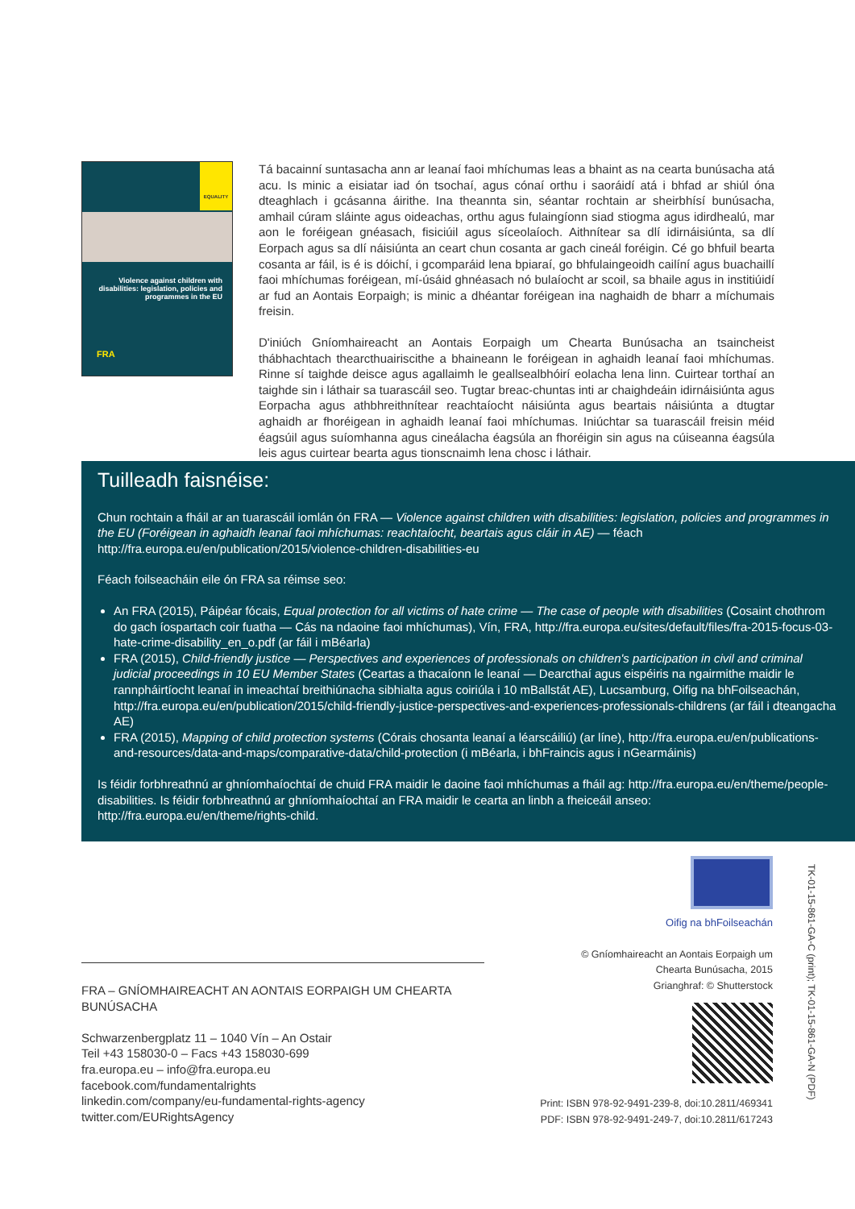EQUALITY
Violence against children with disabilities: legislation, policies and programmes in the EU
FRA
Tá bacainní suntasacha ann ar leanaí faoi mhíchumas leas a bhaint as na cearta bunúsacha atá acu. Is minic a eisiatar iad ón tsochaí, agus cónaí orthu i saoráidí atá i bhfad ar shiúl óna dteaghlach i gcásanna áirithe. Ina theannta sin, séantar rochtain ar sheirbhísí bunúsacha, amhail cúram sláinte agus oideachas, orthu agus fulaingíonn siad stiogma agus idirdhealú, mar aon le foréigean gnéasach, fisiciúil agus síceolaíoch. Aithnítear sa dlí idirnáisiúnta, sa dlí Eorpach agus sa dlí náisiúnta an ceart chun cosanta ar gach cineál foréigin. Cé go bhfuil bearta cosanta ar fáil, is é is dóichí, i gcomparáid lena bpiaraí, go bhfulaingeoidh cailíní agus buachaillí faoi mhíchumas foréigean, mí-úsáid ghnéasach nó bulaíocht ar scoil, sa bhaile agus in institiúidí ar fud an Aontais Eorpaigh; is minic a dhéantar foréigean ina naghaidh de bharr a míchumais freisin.
D'iniúch Gníomhaireacht an Aontais Eorpaigh um Chearta Bunúsacha an tsaincheist thábhachtach thearcthuairiscithe a bhaineann le foréigean in aghaidh leanaí faoi mhíchumas. Rinne sí taighde deisce agus agallaimh le geallsealbhóirí eolacha lena linn. Cuirtear torthaí an taighde sin i láthair sa tuarascáil seo. Tugtar breac-chuntas inti ar chaighdeáin idirnáisiúnta agus Eorpacha agus athbhreithnítear reachtaíocht náisiúnta agus beartais náisiúnta a dtugtar aghaidh ar fhoréigean in aghaidh leanaí faoi mhíchumas. Iniúchtar sa tuarascáil freisin méid éagsúil agus suíomhanna agus cineálacha éagsúla an fhoréigin sin agus na cúiseanna éagsúla leis agus cuirtear bearta agus tionscnaimh lena chosc i láthair.
Tuilleadh faisnéise:
Chun rochtain a fháil ar an tuarascáil iomlán ón FRA — Violence against children with disabilities: legislation, policies and programmes in the EU (Foréigean in aghaidh leanaí faoi mhíchumas: reachtaíocht, beartais agus cláir in AE) — féach http://fra.europa.eu/en/publication/2015/violence-children-disabilities-eu
Féach foilseacháin eile ón FRA sa réimse seo:
An FRA (2015), Páipéar fócais, Equal protection for all victims of hate crime — The case of people with disabilities (Cosaint chothrom do gach íospartach coir fuatha — Cás na ndaoine faoi mhíchumas), Vín, FRA, http://fra.europa.eu/sites/default/files/fra-2015-focus-03-hate-crime-disability_en_o.pdf (ar fáil i mBéarla)
FRA (2015), Child-friendly justice — Perspectives and experiences of professionals on children's participation in civil and criminal judicial proceedings in 10 EU Member States (Ceartas a thacaíonn le leanaí — Dearcthaí agus eispéiris na ngairmithe maidir le rannpháirtíocht leanaí in imeachtaí breithiúnacha sibhialta agus coiriúla i 10 mBallstát AE), Lucsamburg, Oifig na bhFoilseachán, http://fra.europa.eu/en/publication/2015/child-friendly-justice-perspectives-and-experiences-professionals-childrens (ar fáil i dteangacha AE)
FRA (2015), Mapping of child protection systems (Córais chosanta leanaí a léarscáiliú) (ar líne), http://fra.europa.eu/en/publications-and-resources/data-and-maps/comparative-data/child-protection (i mBéarla, i bhFraincis agus i nGearmáinis)
Is féidir forbhreathnú ar ghníomhaíochtaí de chuid FRA maidir le daoine faoi mhíchumas a fháil ag: http://fra.europa.eu/en/theme/people-disabilities. Is féidir forbhreathnú ar ghníomhaíochtaí an FRA maidir le cearta an linbh a fheiceáil anseo: http://fra.europa.eu/en/theme/rights-child.
FRA – GNÍOMHAIREACHT AN AONTAIS EORPAIGH UM CHEARTA BUNÚSACHA
Schwarzenbergplatz 11 – 1040 Vín – An Ostair
Teil +43 158030-0 – Facs +43 158030-699
fra.europa.eu – info@fra.europa.eu
facebook.com/fundamentalrights
linkedin.com/company/eu-fundamental-rights-agency
twitter.com/EURightsAgency
Oifig na bhFoilseachán
© Gníomhaireacht an Aontais Eorpaigh um
Chearta Bunúsacha, 2015
Grianghraf: © Shutterstock
Print: ISBN 978-92-9491-239-8, doi:10.2811/469341
PDF: ISBN 978-92-9491-249-7, doi:10.2811/617243
TK-01-15-861-GA-C (print); TK-01-15-861-GA-N (PDF)